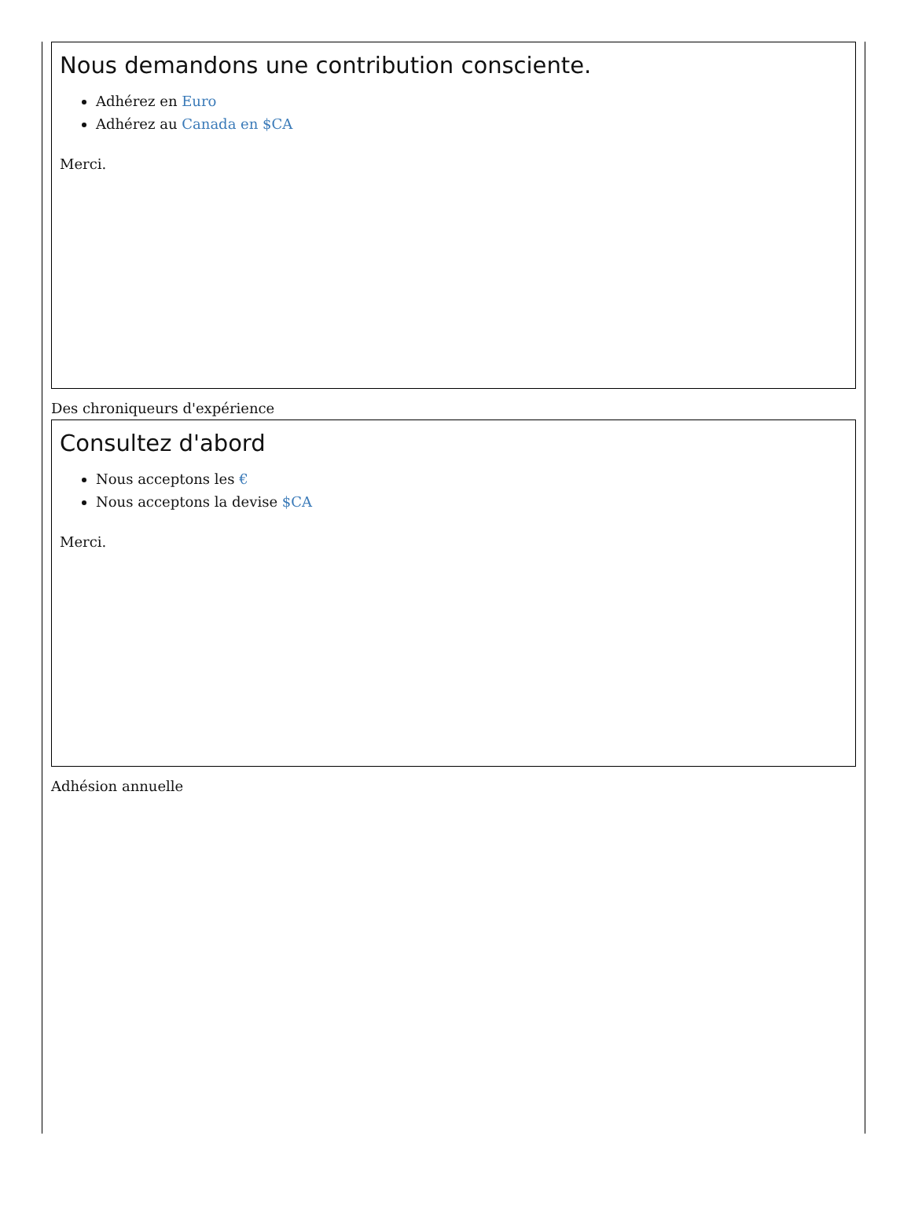Nous demandons une contribution consciente.
Adhérez en Euro
Adhérez au Canada en $CA
Merci.
Des chroniqueurs d'expérience
Consultez d'abord
Nous acceptons les €
Nous acceptons la devise $CA
Merci.
Adhésion annuelle